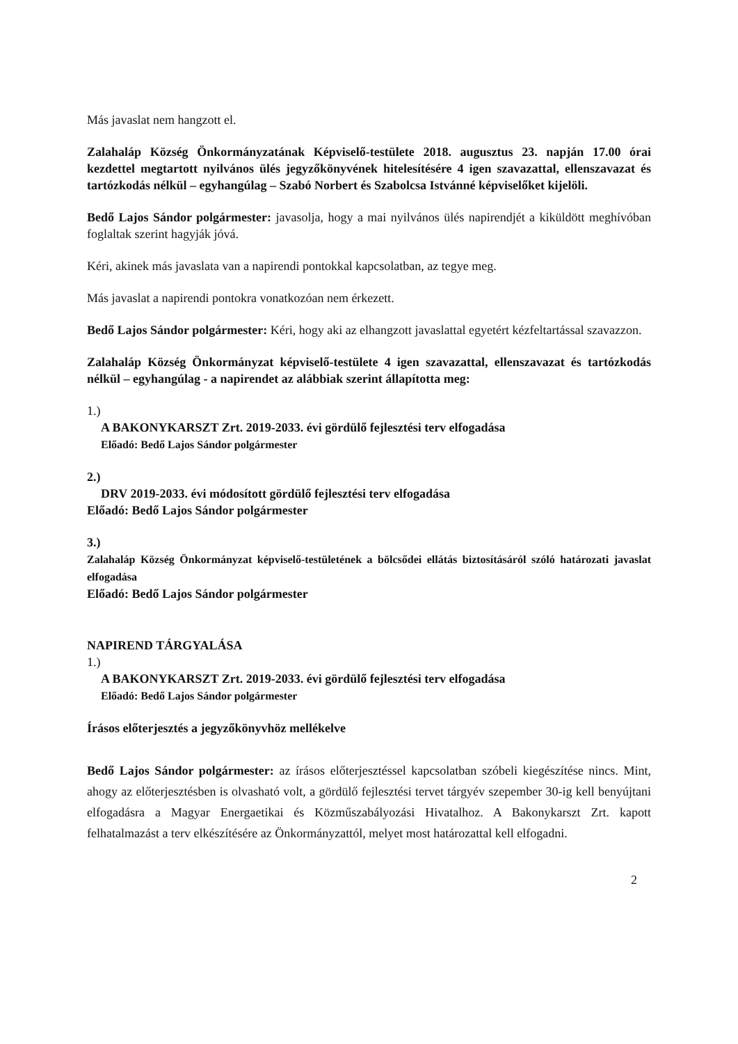Más javaslat nem hangzott el.
Zalahaláp Község Önkormányzatának Képviselő-testülete 2018. augusztus 23. napján 17.00 órai kezdettel megtartott nyilvános ülés jegyzőkönyvének hitelesítésére 4 igen szavazattal, ellenszavazat és tartózkodás nélkül – egyhangúlag – Szabó Norbert és Szabolcsa Istvánné képviselőket kijelöli.
Bedő Lajos Sándor polgármester: javasolja, hogy a mai nyilvános ülés napirendjét a kiküldött meghívóban foglaltak szerint hagyják jóvá.
Kéri, akinek más javaslata van a napirendi pontokkal kapcsolatban, az tegye meg.
Más javaslat a napirendi pontokra vonatkozóan nem érkezett.
Bedő Lajos Sándor polgármester: Kéri, hogy aki az elhangzott javaslattal egyetért kézfeltartással szavazzon.
Zalahaláp Község Önkormányzat képviselő-testülete 4 igen szavazattal, ellenszavazat és tartózkodás nélkül – egyhangúlag - a napirendet az alábbiak szerint állapította meg:
1.)
A BAKONYKARSZT Zrt. 2019-2033. évi gördülő fejlesztési terv elfogadása
Előadó: Bedő Lajos Sándor polgármester
2.)
DRV 2019-2033. évi módosított gördülő fejlesztési terv elfogadása
Előadó: Bedő Lajos Sándor polgármester
3.)
Zalahaláp Község Önkormányzat képviselő-testületének a bölcsődei ellátás biztosításáról szóló határozati javaslat elfogadása
Előadó: Bedő Lajos Sándor polgármester
NAPIREND TÁRGYALÁSA
1.)
A BAKONYKARSZT Zrt. 2019-2033. évi gördülő fejlesztési terv elfogadása
Előadó: Bedő Lajos Sándor polgármester
Írásos előterjesztés a jegyzőkönyvhöz mellékelve
Bedő Lajos Sándor polgármester: az írásos előterjesztéssel kapcsolatban szóbeli kiegészítése nincs. Mint, ahogy az előterjesztésben is olvasható volt, a gördülő fejlesztési tervet tárgyév szepember 30-ig kell benyújtani elfogadásra a Magyar Energaetikai és Közműszabályozási Hivatalhoz. A Bakonykarszt Zrt. kapott felhatalmazást a terv elkészítésére az Önkormányzattól, melyet most határozattal kell elfogadni.
2